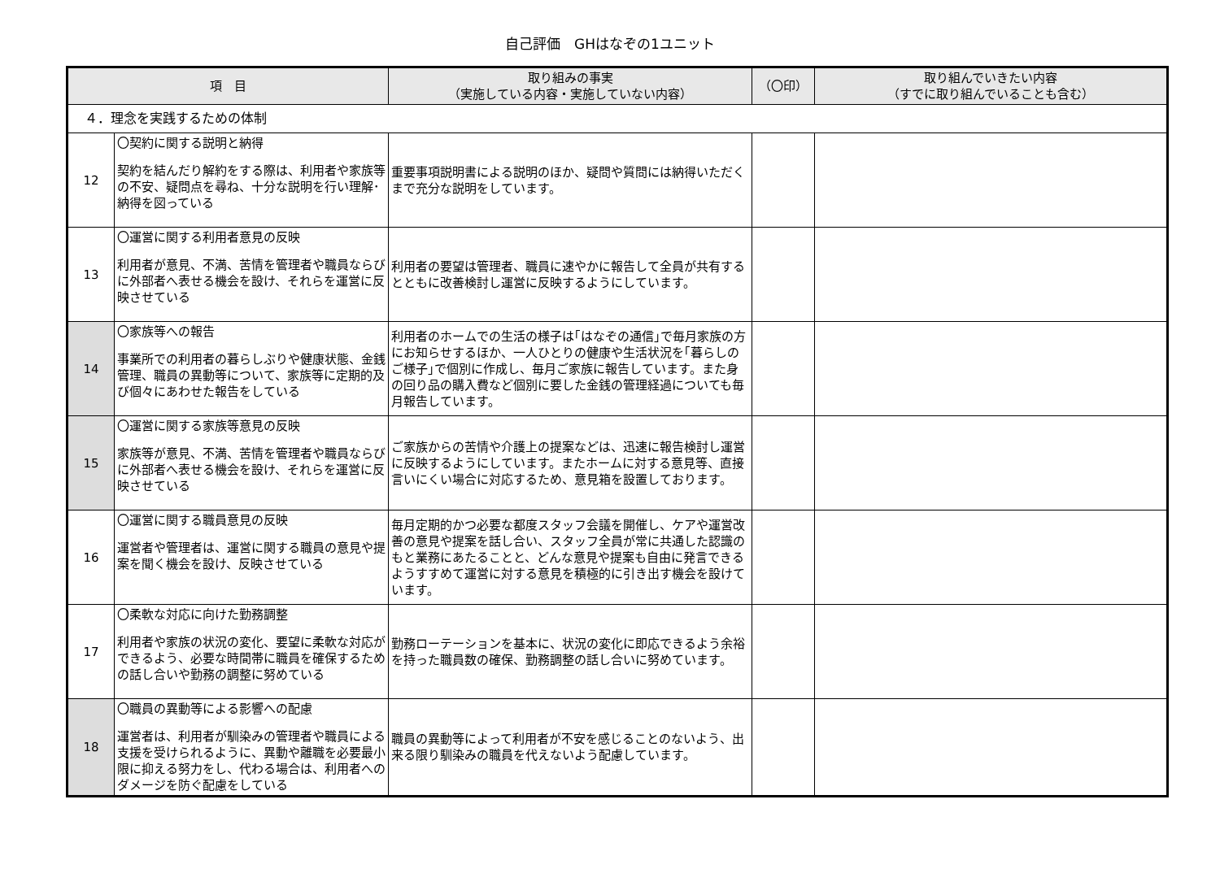自己評価　GHはなぞの1ユニット
| 項 目 | | 取り組みの事実 （実施している内容・実施していない内容） | （〇印） | 取り組んでいきたい内容 （すでに取り組んでいることも含む） |
| --- | --- | --- | --- | --- |
| ４．理念を実践するための体制 | | | | |
| 12 | 〇契約に関する説明と納得 契約を結んだり解約をする際は、利用者や家族等の不安、疑問点を尋ね、十分な説明を行い理解･納得を図っている | 重要事項説明書による説明のほか、疑問や質問には納得いただくまで充分な説明をしています。 | | |
| 13 | 〇運営に関する利用者意見の反映 利用者が意見、不満、苦情を管理者や職員ならびに外部者へ表せる機会を設け、それらを運営に反映させている | 利用者の要望は管理者、職員に速やかに報告して全員が共有するとともに改善検討し運営に反映するようにしています。 | | |
| 14 | 〇家族等への報告 事業所での利用者の暮らしぶりや健康状態、金銭管理、職員の異動等について、家族等に定期的及び個々にあわせた報告をしている | 利用者のホームでの生活の様子は｢はなぞの通信｣で毎月家族の方にお知らせするほか、一人ひとりの健康や生活状況を｢暮らしのご様子｣で個別に作成し、毎月ご家族に報告しています。また身の回り品の購入費など個別に要した金銭の管理経過についても毎月報告しています。 | | |
| 15 | 〇運営に関する家族等意見の反映 家族等が意見、不満、苦情を管理者や職員ならびに外部者へ表せる機会を設け、それらを運営に反映させている | ご家族からの苦情や介護上の提案などは、迅速に報告検討し運営に反映するようにしています。またホームに対する意見等、直接言いにくい場合に対応するため、意見箱を設置しております。 | | |
| 16 | 〇運営に関する職員意見の反映 運営者や管理者は、運営に関する職員の意見や提案を聞く機会を設け、反映させている | 毎月定期的かつ必要な都度スタッフ会議を開催し、ケアや運営改善の意見や提案を話し合い、スタッフ全員が常に共通した認識のもと業務にあたることと、どんな意見や提案も自由に発言できるようすすめて運営に対する意見を積極的に引き出す機会を設けています。 | | |
| 17 | 〇柔軟な対応に向けた勤務調整 利用者や家族の状況の変化、要望に柔軟な対応ができるよう、必要な時間帯に職員を確保するための話し合いや勤務の調整に努めている | 勤務ローテーションを基本に、状況の変化に即応できるよう余裕を持った職員数の確保、勤務調整の話し合いに努めています。 | | |
| 18 | 〇職員の異動等による影響への配慮 運営者は、利用者が馴染みの管理者や職員による支援を受けられるように、異動や離職を必要最小限に抑える努力をし、代わる場合は、利用者へのダメージを防ぐ配慮をしている | 職員の異動等によって利用者が不安を感じることのないよう、出来る限り馴染みの職員を代えないよう配慮しています。 | | |